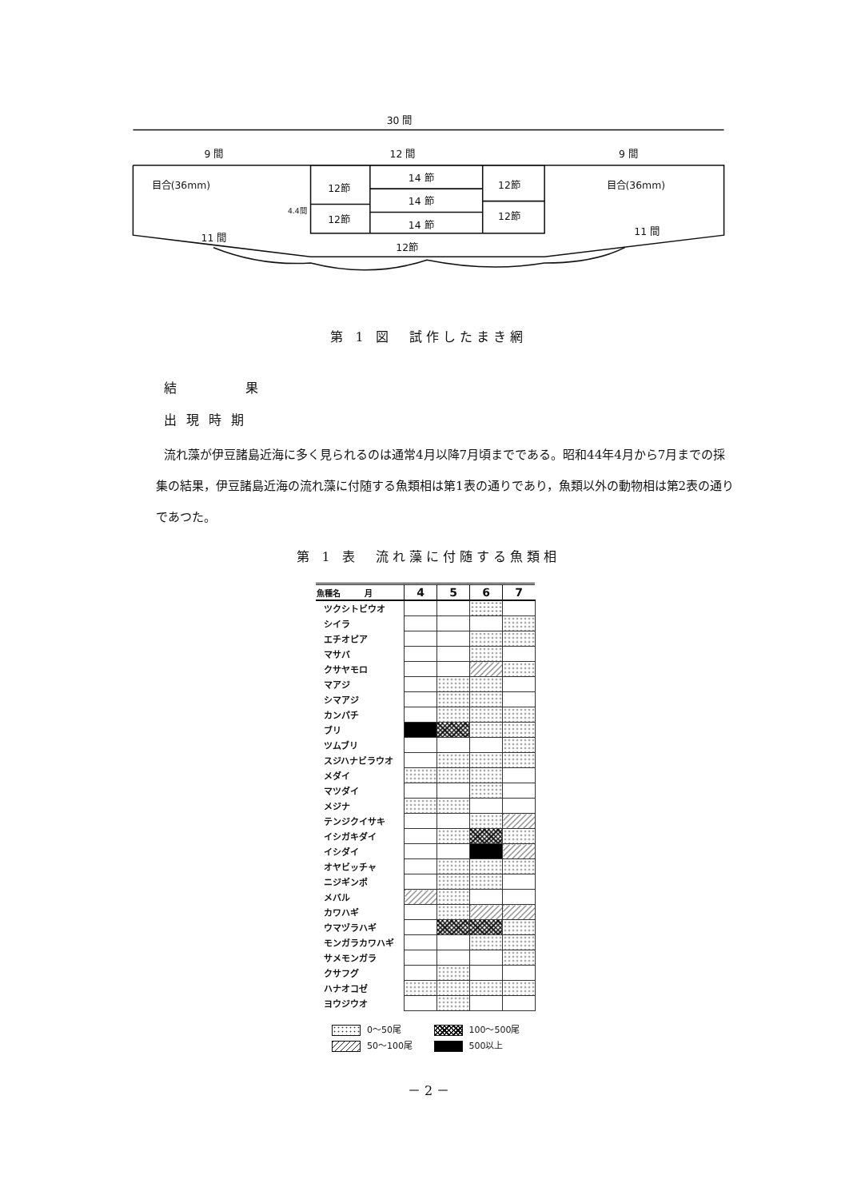30 間
9 間
12 間
9 間
目合(36mm)
目合(36mm)
4.4間
12節
12節
14 節
14 節
14 節
12節
12節
12節
11 間
11 間
第 1 図　試作したまき網
結　　果
出現時期
流れ藻が伊豆諸島近海に多く見られるのは通常4月以降7月頃までである。昭和44年4月から7月までの採集の結果，伊豆諸島近海の流れ藻に付随する魚類相は第1表の通りであり，魚類以外の動物相は第2表の通りであつた。
第 1 表　流れ藻に付随する魚類相
| 魚種名 月 | 4 | 5 | 6 | 7 |
| --- | --- | --- | --- | --- |
| ツクシトビウオ | | | | |
| シイラ | | | | |
| エチオピア | | | | |
| マサバ | | | | |
| クサヤモロ | | | | |
| マアジ | | | | |
| シマアジ | | | | |
| カンパチ | | | | |
| ブリ | | | | |
| ツムブリ | | | | |
| スジハナビラウオ | | | | |
| メダイ | | | | |
| マツダイ | | | | |
| メジナ | | | | |
| テンジクイサキ | | | | |
| イシガキダイ | | | | |
| イシダイ | | | | |
| オヤビッチャ | | | | |
| ニジギンポ | | | | |
| メバル | | | | |
| カワハギ | | | | |
| ウマヅラハギ | | | | |
| モンガラカワハギ | | | | |
| サメモンガラ | | | | |
| クサフグ | | | | |
| ハナオコゼ | | | | |
| ヨウジウオ | | | | |
0～50尾 100～500尾
50～100尾 500以上
－ 2 －